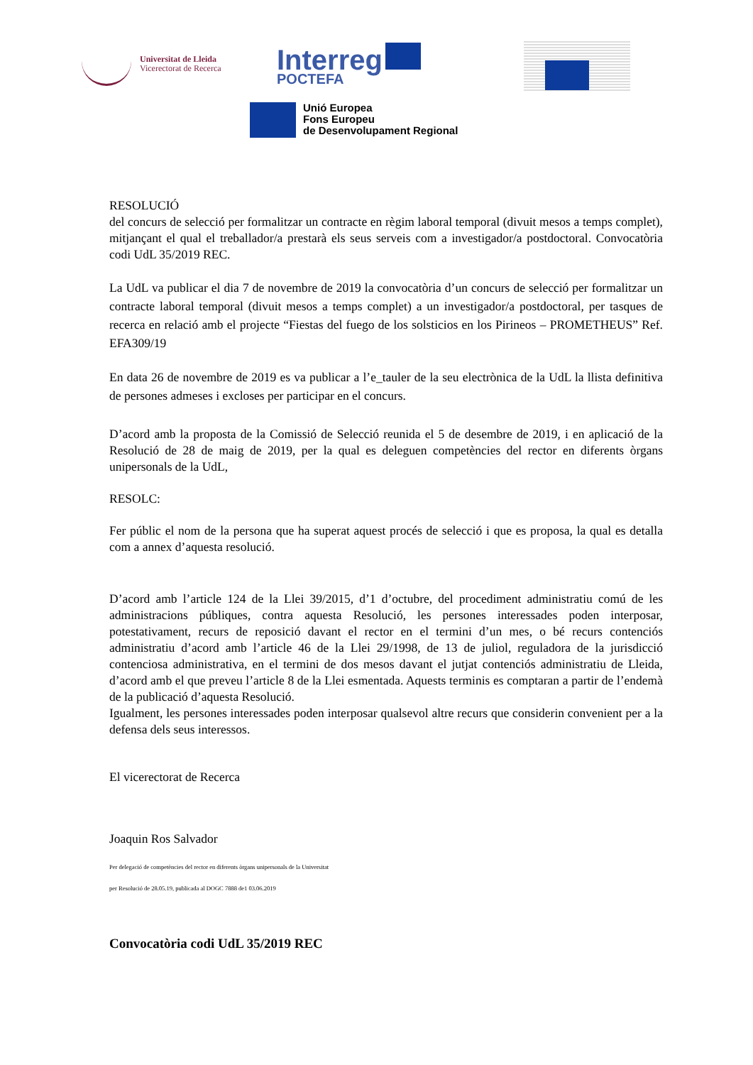Universitat de Lleida
Vicerectorat de Recerca
Interreg
POCTEFA
Unió Europea
Fons Europeu
de Desenvolupament Regional
RESOLUCIÓ
del concurs de selecció per formalitzar un contracte en règim laboral temporal (divuit mesos a temps complet), mitjançant el qual el treballador/a prestarà els seus serveis com a investigador/a postdoctoral. Convocatòria codi UdL 35/2019 REC.
La UdL va publicar el dia 7 de novembre de 2019 la convocatòria d’un concurs de selecció per formalitzar un contracte laboral temporal (divuit mesos a temps complet) a un investigador/a postdoctoral, per tasques de recerca en relació amb el projecte “Fiestas del fuego de los solsticios en los Pirineos – PROMETHEUS” Ref. EFA309/19
En data 26 de novembre de 2019 es va publicar a l’e_tauler de la seu electrònica de la UdL la llista definitiva de persones admeses i excloses per participar en el concurs.
D’acord amb la proposta de la Comissió de Selecció reunida el 5 de desembre de 2019, i en aplicació de la Resolució de 28 de maig de 2019, per la qual es deleguen competències del rector en diferents òrgans unipersonals de la UdL,
RESOLC:
Fer públic el nom de la persona que ha superat aquest procés de selecció i que es proposa, la qual es detalla com a annex d’aquesta resolució.
D’acord amb l’article 124 de la Llei 39/2015, d’1 d’octubre, del procediment administratiu comú de les administracions públiques, contra aquesta Resolució, les persones interessades poden interposar, potestativament, recurs de reposició davant el rector en el termini d’un mes, o bé recurs contenciós administratiu d’acord amb l’article 46 de la Llei 29/1998, de 13 de juliol, reguladora de la jurisdicció contenciosa administrativa, en el termini de dos mesos davant el jutjat contenciós administratiu de Lleida, d’acord amb el que preveu l’article 8 de la Llei esmentada. Aquests terminis es comptaran a partir de l’endemà de la publicació d’aquesta Resolució.
Igualment, les persones interessades poden interposar qualsevol altre recurs que considerin convenient per a la defensa dels seus interessos.
El vicerectorat de Recerca
Joaquin Ros Salvador
Per delegació de competències del rector en diferents òrgans unipersonals de la Universitat
per Resolució de 28.05.19, publicada al DOGC 7888 de1 03.06.2019
Convocatòria codi UdL 35/2019 REC